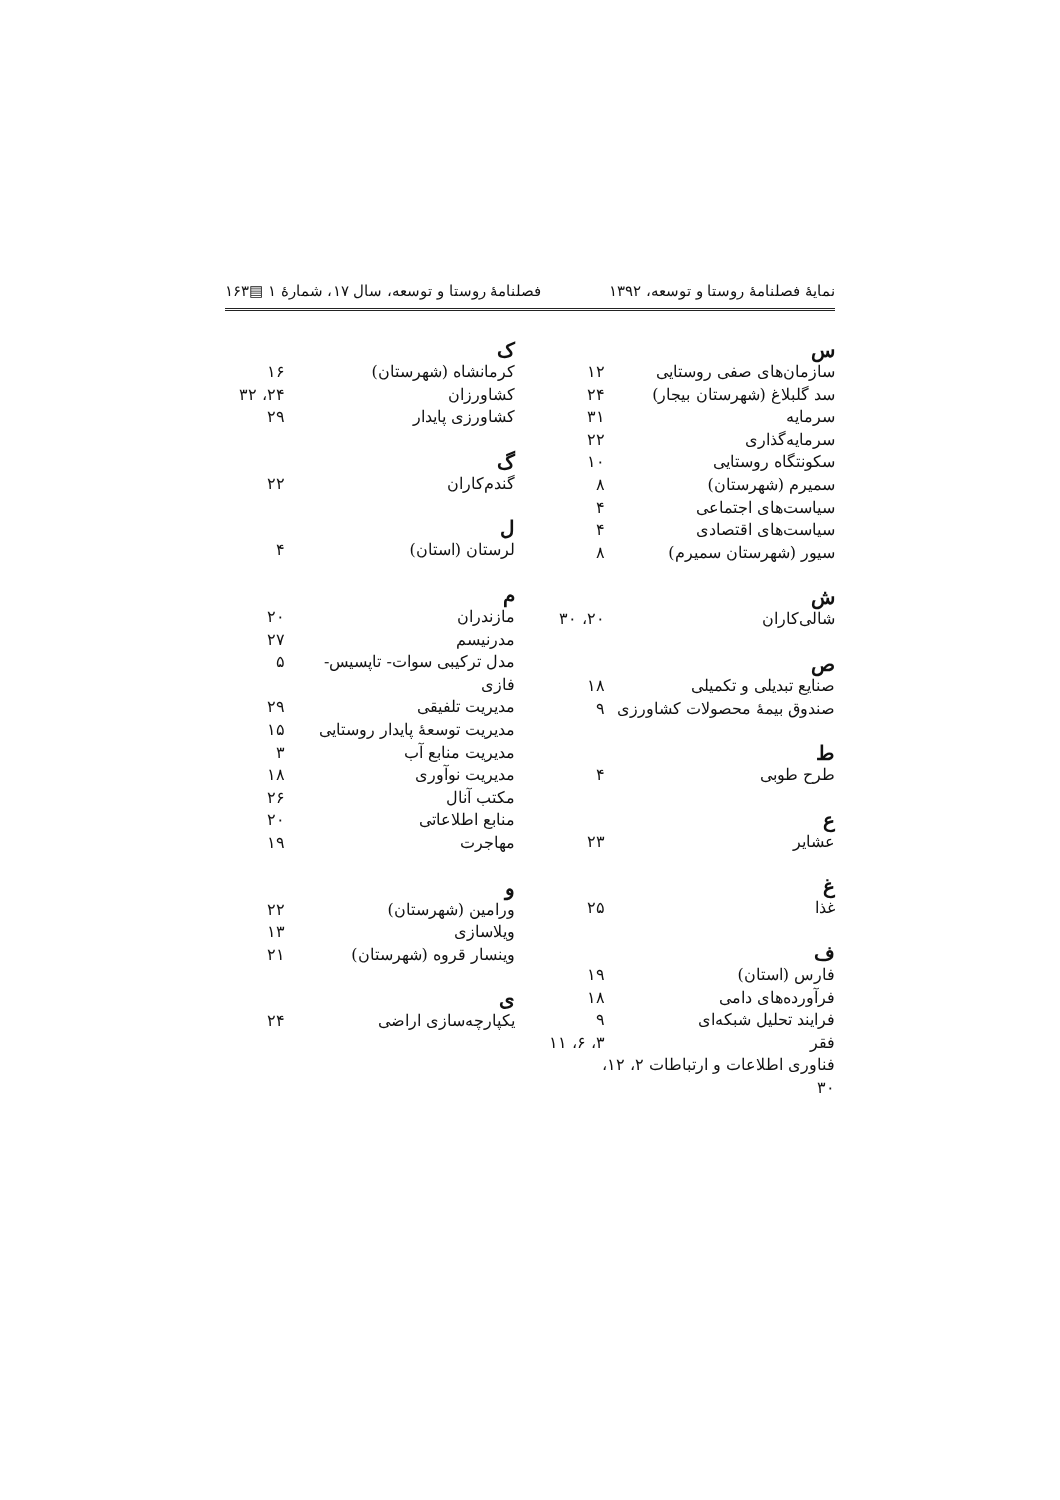نمایهٔ فصلنامهٔ روستا و توسعه، ۱۳۹۲ فصلنامهٔ روستا و توسعه، سال ۱۷، شمارهٔ ۱ ▤۱۶۳
س
سازمان‌های صفی روستایی ۱۲
سد گلبلاغ (شهرستان بیجار) ۲۴
سرمایه ۳۱
سرمایه‌گذاری ۲۲
سکونتگاه روستایی ۱۰
سمیرم (شهرستان) ۸
سیاست‌های اجتماعی ۴
سیاست‌های اقتصادی ۴
سیور (شهرستان سمیرم) ۸
ش
شالی‌کاران ۲۰، ۳۰
ص
صنایع تبدیلی و تکمیلی ۱۸
صندوق بیمهٔ محصولات کشاورزی ۹
ط
طرح طوبی ۴
ع
عشایر ۲۳
غ
غذا ۲۵
ف
فارس (استان) ۱۹
فرآورده‌های دامی ۱۸
فرایند تحلیل شبکه‌ای ۹
فقر ۳، ۶، ۱۱
فناوری اطلاعات و ارتباطات ۲، ۱۲، ۳۰
ک
کرمانشاه (شهرستان) ۱۶
کشاورزان ۲۴، ۳۲
کشاورزی پایدار ۲۹
گ
گندم‌کاران ۲۲
ل
لرستان (استان) ۴
م
مازندران ۲۰
مدرنیسم ۲۷
مدل ترکیبی سوات- تاپسیس- فازی ۵
مدیریت تلفیقی ۲۹
مدیریت توسعهٔ پایدار روستایی ۱۵
مدیریت منابع آب ۳
مدیریت نوآوری ۱۸
مکتب آنال ۲۶
منابع اطلاعاتی ۲۰
مهاجرت ۱۹
و
ورامین (شهرستان) ۲۲
ویلاسازی ۱۳
وینسار قروه (شهرستان) ۲۱
ی
یکپارچه‌سازی اراضی ۲۴